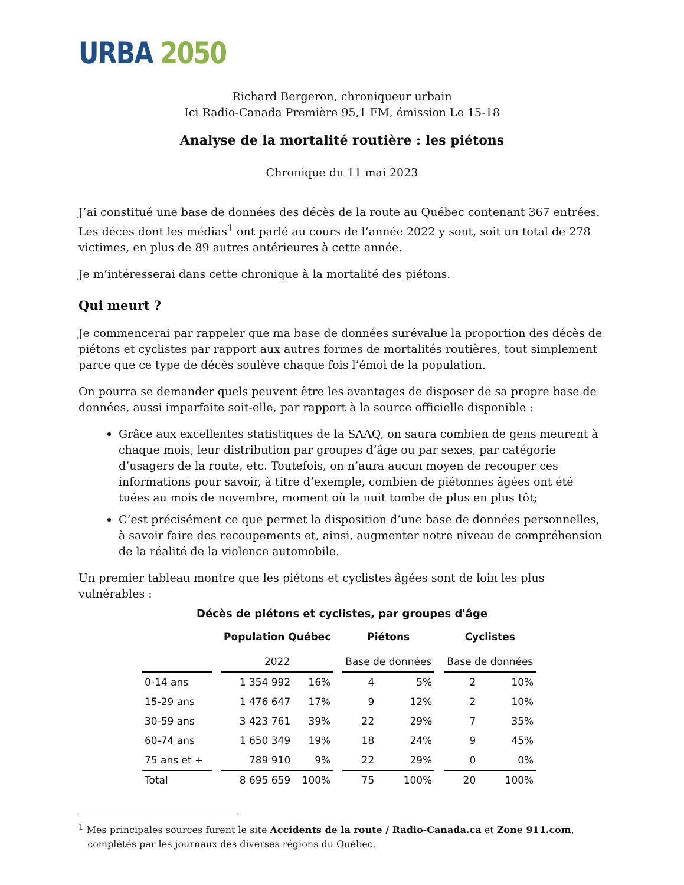URBA 2050
Richard Bergeron, chroniqueur urbain
Ici Radio-Canada Première 95,1 FM, émission Le 15-18
Analyse de la mortalité routière : les piétons
Chronique du 11 mai 2023
J’ai constitué une base de données des décès de la route au Québec contenant 367 entrées. Les décès dont les médias<sup>1</sup> ont parlé au cours de l’année 2022 y sont, soit un total de 278 victimes, en plus de 89 autres antérieures à cette année.
Je m’intéresserai dans cette chronique à la mortalité des piétons.
Qui meurt ?
Je commencerai par rappeler que ma base de données surévalue la proportion des décès de piétons et cyclistes par rapport aux autres formes de mortalités routières, tout simplement parce que ce type de décès soulève chaque fois l’émoi de la population.
On pourra se demander quels peuvent être les avantages de disposer de sa propre base de données, aussi imparfaite soit-elle, par rapport à la source officielle disponible :
Grâce aux excellentes statistiques de la SAAQ, on saura combien de gens meurent à chaque mois, leur distribution par groupes d’âge ou par sexes, par catégorie d’usagers de la route, etc. Toutefois, on n’aura aucun moyen de recouper ces informations pour savoir, à titre d’exemple, combien de piétonnes âgées ont été tuées au mois de novembre, moment où la nuit tombe de plus en plus tôt;
C’est précisément ce que permet la disposition d’une base de données personnelles, à savoir faire des recoupements et, ainsi, augmenter notre niveau de compréhension de la réalité de la violence automobile.
Un premier tableau montre que les piétons et cyclistes âgées sont de loin les plus vulnérables :
Décès de piétons et cyclistes, par groupes d'âge
| | | Population Québec | | | Piétons | | | Cyclistes | |
| --- | --- | --- | --- | --- | --- | --- | --- | --- | --- |
| | | 2022 | | | Base de données | | | Base de données | |
| 0-14 ans | | 1 354 992 | 16% | | 4 | 5% | | 2 | 10% |
| 15-29 ans | | 1 476 647 | 17% | | 9 | 12% | | 2 | 10% |
| 30-59 ans | | 3 423 761 | 39% | | 22 | 29% | | 7 | 35% |
| 60-74 ans | | 1 650 349 | 19% | | 18 | 24% | | 9 | 45% |
| 75 ans et + | | 789 910 | 9% | | 22 | 29% | | 0 | 0% |
| Total | | 8 695 659 | 100% | | 75 | 100% | | 20 | 100% |
<sup>1</sup> Mes principales sources furent le site Accidents de la route / Radio-Canada.ca et Zone 911.com,
complétés par les journaux des diverses régions du Québec.